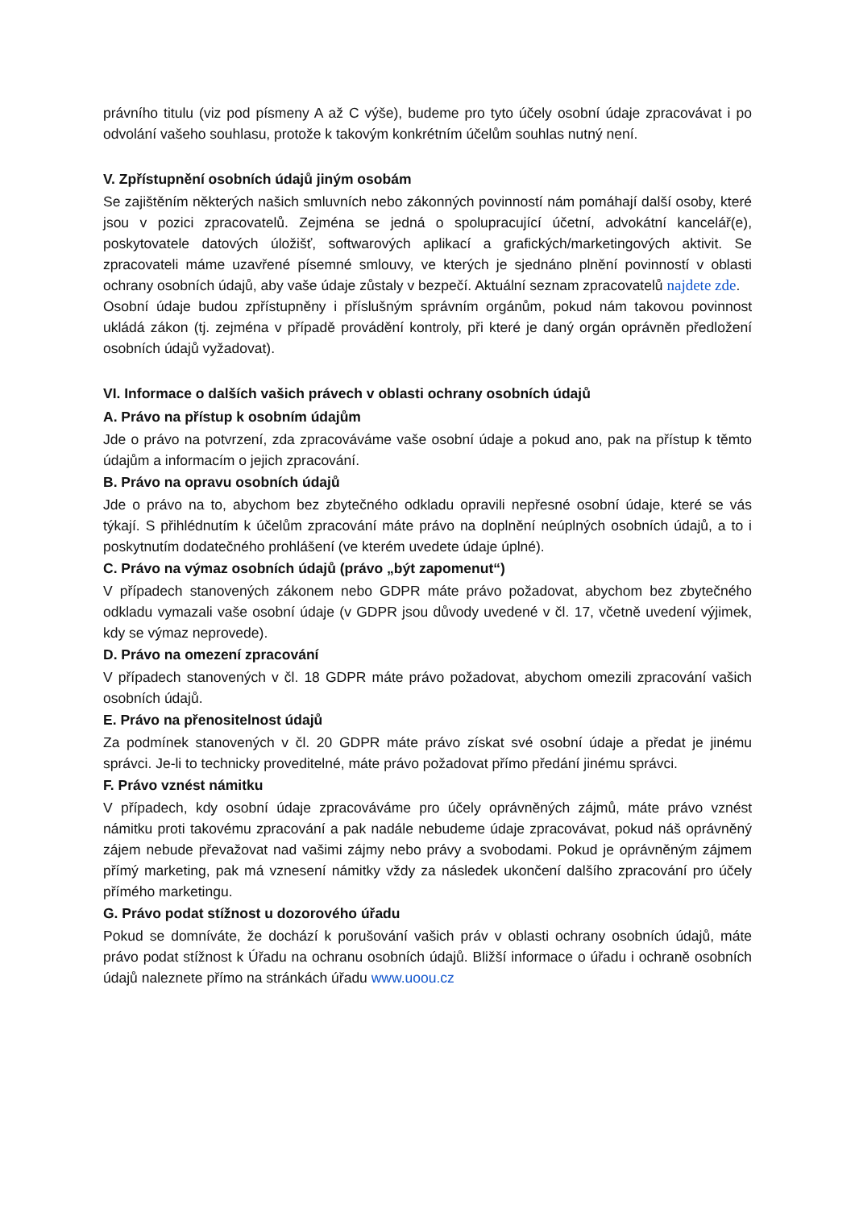právního titulu (viz pod písmeny A až C výše), budeme pro tyto účely osobní údaje zpracovávat i po odvolání vašeho souhlasu, protože k takovým konkrétním účelům souhlas nutný není.
V. Zpřístupnění osobních údajů jiným osobám
Se zajištěním některých našich smluvních nebo zákonných povinností nám pomáhají další osoby, které jsou v pozici zpracovatelů. Zejména se jedná o spolupracující účetní, advokátní kancelář(e), poskytovatele datových úložišť, softwarových aplikací a grafických/marketingových aktivit. Se zpracovateli máme uzavřené písemné smlouvy, ve kterých je sjednáno plnění povinností v oblasti ochrany osobních údajů, aby vaše údaje zůstaly v bezpečí. Aktuální seznam zpracovatelů najdete zde.
Osobní údaje budou zpřístupněny i příslušným správním orgánům, pokud nám takovou povinnost ukládá zákon (tj. zejména v případě provádění kontroly, při které je daný orgán oprávněn předložení osobních údajů vyžadovat).
VI. Informace o dalších vašich právech v oblasti ochrany osobních údajů
A. Právo na přístup k osobním údajům
Jde o právo na potvrzení, zda zpracováváme vaše osobní údaje a pokud ano, pak na přístup k těmto údajům a informacím o jejich zpracování.
B. Právo na opravu osobních údajů
Jde o právo na to, abychom bez zbytečného odkladu opravili nepřesné osobní údaje, které se vás týkají. S přihlédnutím k účelům zpracování máte právo na doplnění neúplných osobních údajů, a to i poskytnutím dodatečného prohlášení (ve kterém uvedete údaje úplné).
C. Právo na výmaz osobních údajů (právo „být zapomenut“)
V případech stanovených zákonem nebo GDPR máte právo požadovat, abychom bez zbytečného odkladu vymazali vaše osobní údaje (v GDPR jsou důvody uvedené v čl. 17, včetně uvedení výjimek, kdy se výmaz neprovede).
D. Právo na omezení zpracování
V případech stanovených v čl. 18 GDPR máte právo požadovat, abychom omezili zpracování vašich osobních údajů.
E. Právo na přenositelnost údajů
Za podmínek stanovených v čl. 20 GDPR máte právo získat své osobní údaje a předat je jinému správci. Je-li to technicky proveditelné, máte právo požadovat přímo předání jinému správci.
F. Právo vznést námitku
V případech, kdy osobní údaje zpracováváme pro účely oprávněných zájmů, máte právo vznést námitku proti takovému zpracování a pak nadále nebudeme údaje zpracovávat, pokud náš oprávněný zájem nebude převažovat nad vašimi zájmy nebo právy a svobodami. Pokud je oprávněným zájmem přímý marketing, pak má vznesení námitky vždy za následek ukončení dalšího zpracování pro účely přímého marketingu.
G. Právo podat stížnost u dozorového úřadu
Pokud se domníváte, že dochází k porušování vašich práv v oblasti ochrany osobních údajů, máte právo podat stížnost k Úřadu na ochranu osobních údajů. Bližší informace o úřadu i ochraně osobních údajů naleznete přímo na stránkách úřadu www.uoou.cz